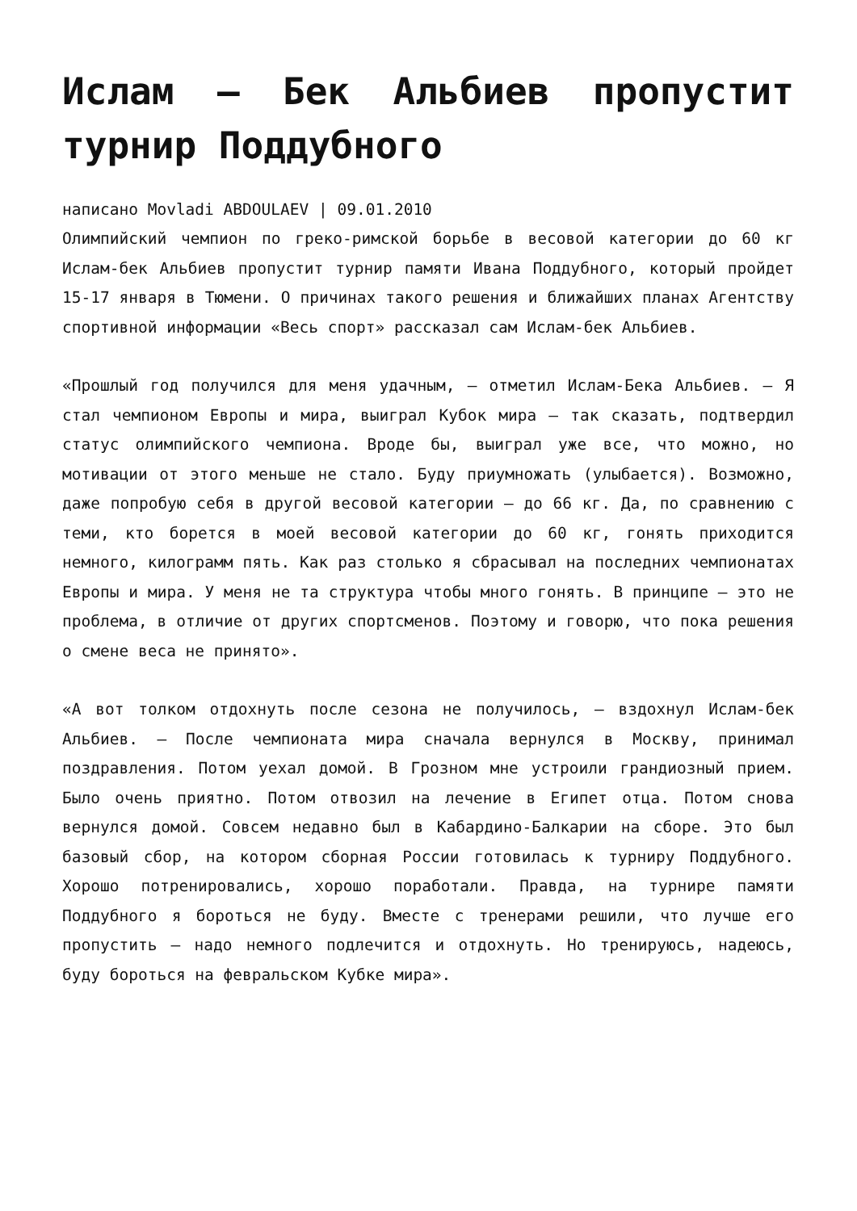Ислам – Бек Альбиев пропустит турнир Поддубного
написано Movladi ABDOULAEV | 09.01.2010
Олимпийский чемпион по греко-римской борьбе в весовой категории до 60 кг Ислам-бек Альбиев пропустит турнир памяти Ивана Поддубного, который пройдет 15-17 января в Тюмени. О причинах такого решения и ближайших планах Агентству спортивной информации «Весь спорт» рассказал сам Ислам-бек Альбиев.
«Прошлый год получился для меня удачным, – отметил Ислам-Бека Альбиев. – Я стал чемпионом Европы и мира, выиграл Кубок мира – так сказать, подтвердил статус олимпийского чемпиона. Вроде бы, выиграл уже все, что можно, но мотивации от этого меньше не стало. Буду приумножать (улыбается). Возможно, даже попробую себя в другой весовой категории – до 66 кг. Да, по сравнению с теми, кто борется в моей весовой категории до 60 кг, гонять приходится немного, килограмм пять. Как раз столько я сбрасывал на последних чемпионатах Европы и мира. У меня не та структура чтобы много гонять. В принципе – это не проблема, в отличие от других спортсменов. Поэтому и говорю, что пока решения о смене веса не принято».
«А вот толком отдохнуть после сезона не получилось, – вздохнул Ислам-бек Альбиев. – После чемпионата мира сначала вернулся в Москву, принимал поздравления. Потом уехал домой. В Грозном мне устроили грандиозный прием. Было очень приятно. Потом отвозил на лечение в Египет отца. Потом снова вернулся домой. Совсем недавно был в Кабардино-Балкарии на сборе. Это был базовый сбор, на котором сборная России готовилась к турниру Поддубного. Хорошо потренировались, хорошо поработали. Правда, на турнире памяти Поддубного я бороться не буду. Вместе с тренерами решили, что лучше его пропустить – надо немного подлечится и отдохнуть. Но тренируюсь, надеюсь, буду бороться на февральском Кубке мира».